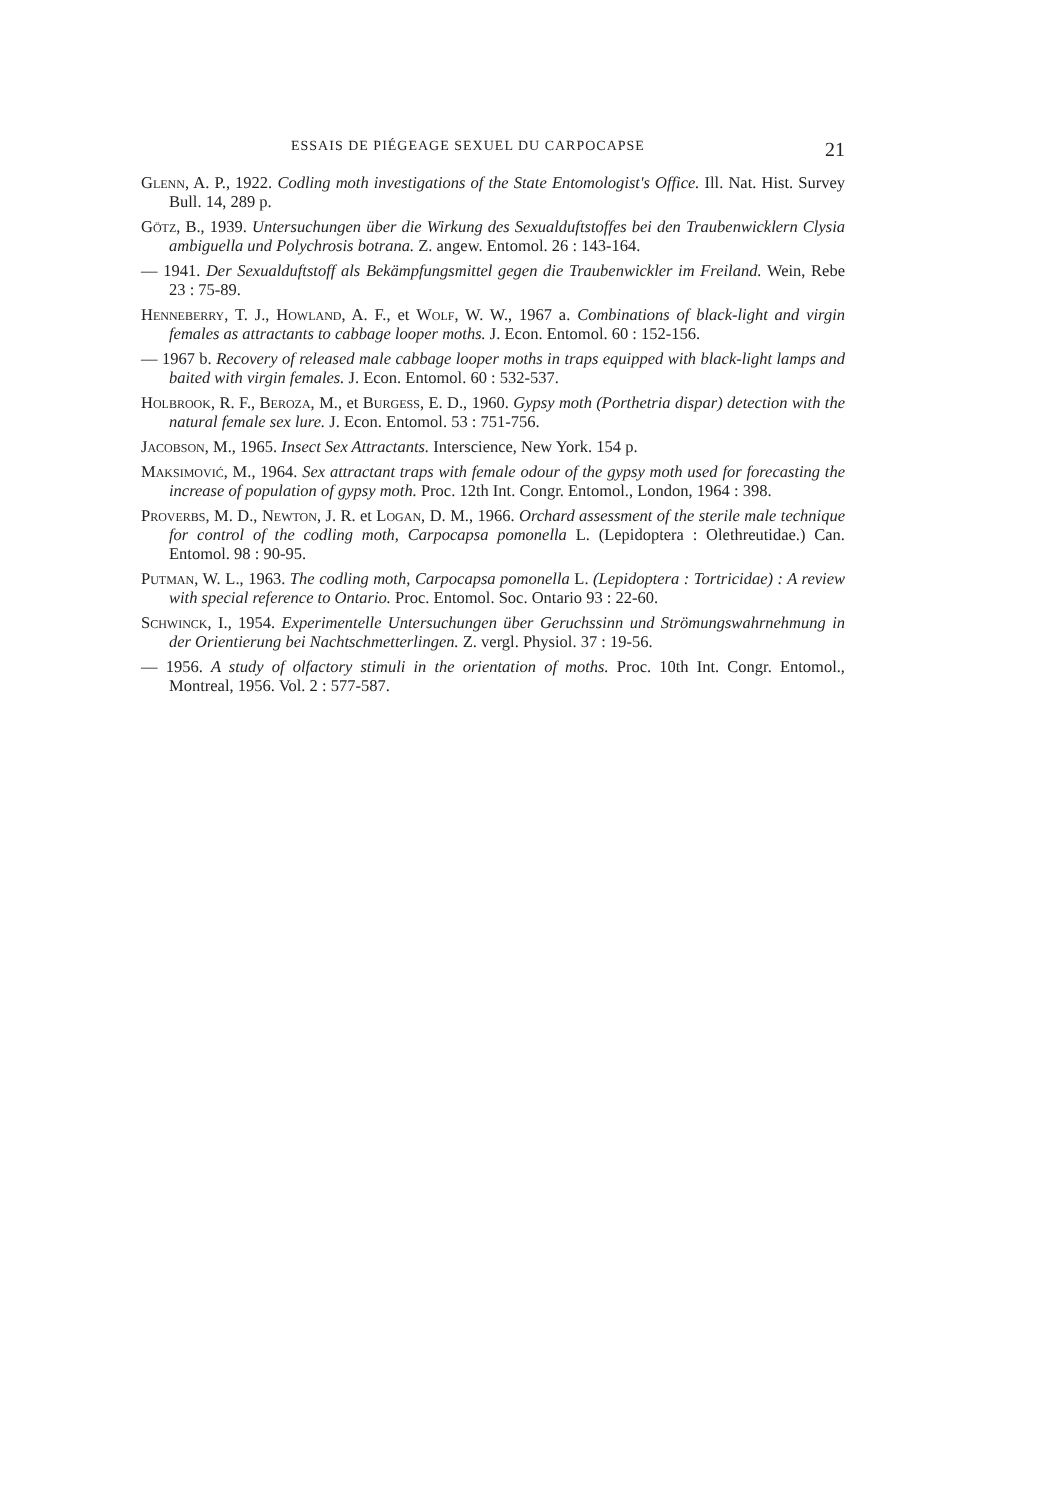ESSAIS DE PIÉGEAGE SEXUEL DU CARPOCAPSE 21
Glenn, A. P., 1922. Codling moth investigations of the State Entomologist's Office. Ill. Nat. Hist. Survey Bull. 14, 289 p.
Götz, B., 1939. Untersuchungen über die Wirkung des Sexualduftstoffes bei den Traubenwicklern Clysia ambiguella und Polychrosis botrana. Z. angew. Entomol. 26 : 143-164.
— 1941. Der Sexualduftstoff als Bekämpfungsmittel gegen die Traubenwickler im Freiland. Wein, Rebe 23 : 75-89.
Henneberry, T. J., Howland, A. F., et Wolf, W. W., 1967 a. Combinations of black-light and virgin females as attractants to cabbage looper moths. J. Econ. Entomol. 60 : 152-156.
— 1967 b. Recovery of released male cabbage looper moths in traps equipped with black-light lamps and baited with virgin females. J. Econ. Entomol. 60 : 532-537.
Holbrook, R. F., Beroza, M., et Burgess, E. D., 1960. Gypsy moth (Porthetria dispar) detection with the natural female sex lure. J. Econ. Entomol. 53 : 751-756.
Jacobson, M., 1965. Insect Sex Attractants. Interscience, New York. 154 p.
Maksimović, M., 1964. Sex attractant traps with female odour of the gypsy moth used for forecasting the increase of population of gypsy moth. Proc. 12th Int. Congr. Entomol., London, 1964 : 398.
Proverbs, M. D., Newton, J. R. et Logan, D. M., 1966. Orchard assessment of the sterile male technique for control of the codling moth, Carpocapsa pomonella L. (Lepidoptera : Olethreutidae.) Can. Entomol. 98 : 90-95.
Putman, W. L., 1963. The codling moth, Carpocapsa pomonella L. (Lepidoptera : Tortricidae) : A review with special reference to Ontario. Proc. Entomol. Soc. Ontario 93 : 22-60.
Schwinck, I., 1954. Experimentelle Untersuchungen über Geruchssinn und Strömungswahrnehmung in der Orientierung bei Nachtschmetterlingen. Z. vergl. Physiol. 37 : 19-56.
— 1956. A study of olfactory stimuli in the orientation of moths. Proc. 10th Int. Congr. Entomol., Montreal, 1956. Vol. 2 : 577-587.